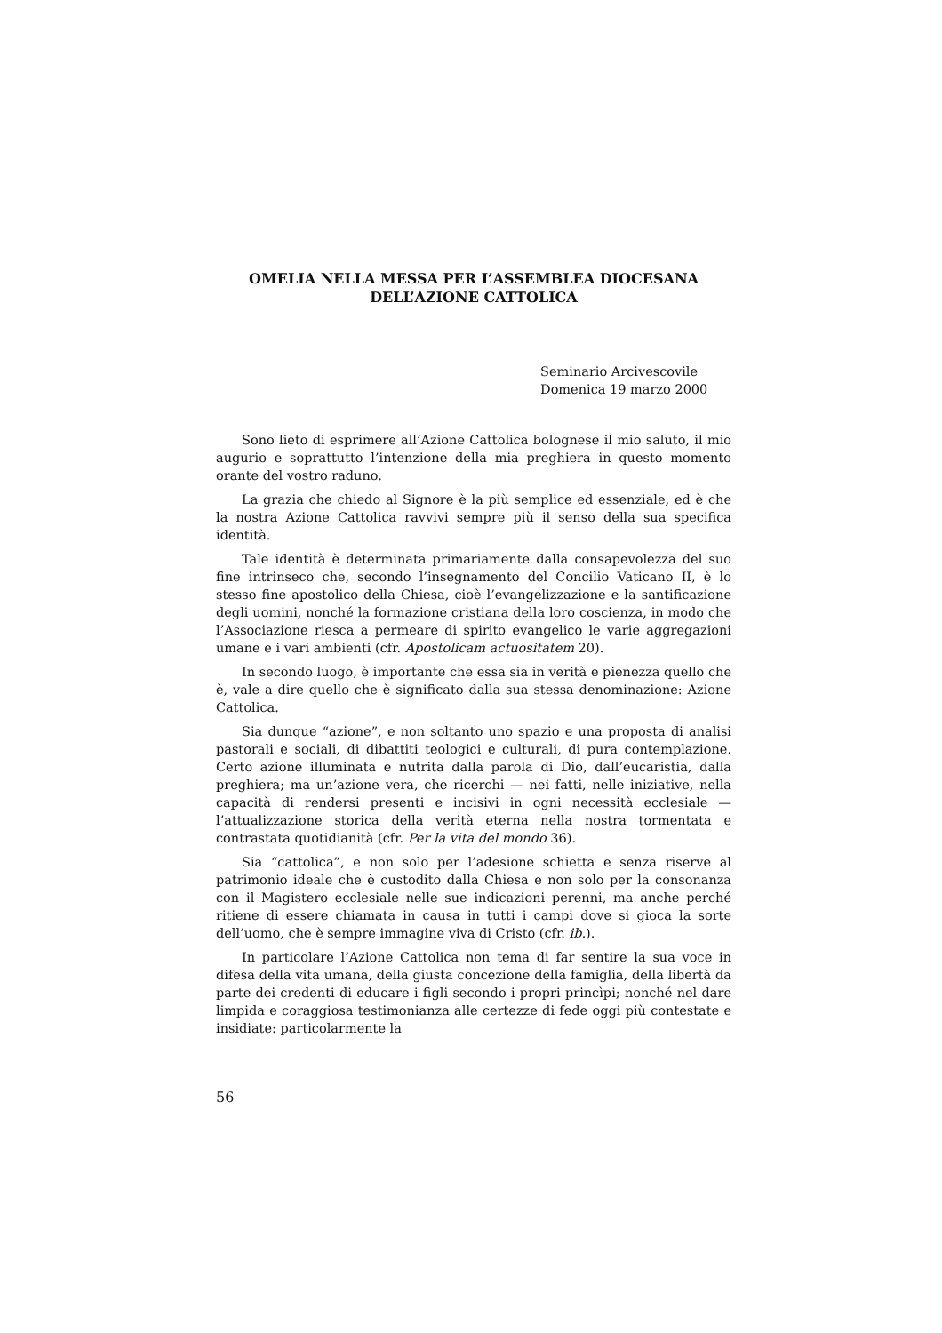OMELIA NELLA MESSA PER L’ASSEMBLEA DIOCESANA
DELL’AZIONE CATTOLICA
Seminario Arcivescovile
Domenica 19 marzo 2000
Sono lieto di esprimere all’Azione Cattolica bolognese il mio saluto, il mio augurio e soprattutto l’intenzione della mia preghiera in questo momento orante del vostro raduno.
La grazia che chiedo al Signore è la più semplice ed essenziale, ed è che la nostra Azione Cattolica ravvivi sempre più il senso della sua specifica identità.
Tale identità è determinata primariamente dalla consapevolezza del suo fine intrinseco che, secondo l’insegnamento del Concilio Vaticano II, è lo stesso fine apostolico della Chiesa, cioè l’evangelizzazione e la santificazione degli uomini, nonché la formazione cristiana della loro coscienza, in modo che l’Associazione riesca a permeare di spirito evangelico le varie aggregazioni umane e i vari ambienti (cfr. Apostolicam actuositatem 20).
In secondo luogo, è importante che essa sia in verità e pienezza quello che è, vale a dire quello che è significato dalla sua stessa denominazione: Azione Cattolica.
Sia dunque “azione”, e non soltanto uno spazio e una proposta di analisi pastorali e sociali, di dibattiti teologici e culturali, di pura contemplazione. Certo azione illuminata e nutrita dalla parola di Dio, dall’eucaristia, dalla preghiera; ma un’azione vera, che ricerchi — nei fatti, nelle iniziative, nella capacità di rendersi presenti e incisivi in ogni necessità ecclesiale — l’attualizzazione storica della verità eterna nella nostra tormentata e contrastata quotidianità (cfr. Per la vita del mondo 36).
Sia “cattolica”, e non solo per l’adesione schietta e senza riserve al patrimonio ideale che è custodito dalla Chiesa e non solo per la consonanza con il Magistero ecclesiale nelle sue indicazioni perenni, ma anche perché ritiene di essere chiamata in causa in tutti i campi dove si gioca la sorte dell’uomo, che è sempre immagine viva di Cristo (cfr. ib.).
In particolare l’Azione Cattolica non tema di far sentire la sua voce in difesa della vita umana, della giusta concezione della famiglia, della libertà da parte dei credenti di educare i figli secondo i propri princìpi; nonché nel dare limpida e coraggiosa testimonianza alle certezze di fede oggi più contestate e insidiate: particolarmente la
56